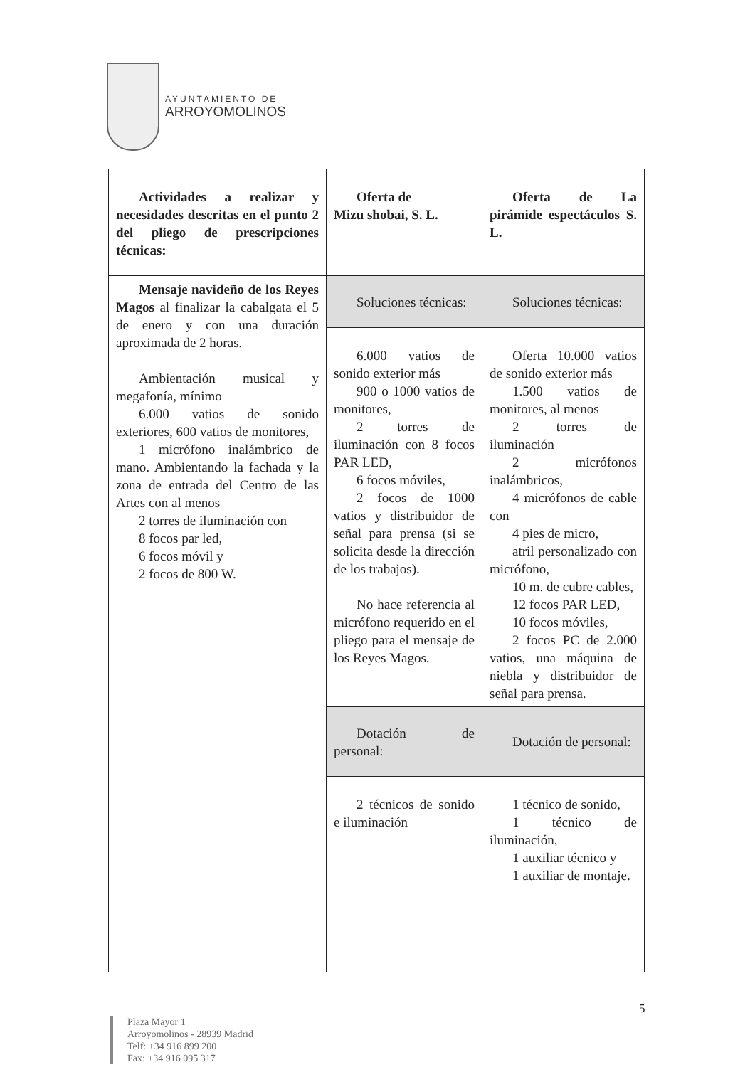AYUNTAMIENTO DE
ARROYOMOLINOS
| Actividades a realizar y necesidades descritas en el punto 2 del pliego de prescripciones técnicas: | Oferta de Mizu shobai, S. L. | Oferta de La pirámide espectáculos S. L. |
| Mensaje navideño de los Reyes Magos al finalizar la cabalgata el 5 de enero y con una duración aproximada de 2 horas. Ambientación musical y megafonía, mínimo 6.000 vatios de sonido exteriores, 600 vatios de monitores, 1 micrófono inalámbrico de mano. Ambientando la fachada y la zona de entrada del Centro de las Artes con al menos 2 torres de iluminación con 8 focos par led, 6 focos móvil y 2 focos de 800 W. | Soluciones técnicas: | Soluciones técnicas: |
| | 6.000 vatios de sonido exterior más 900 o 1000 vatios de monitores, 2 torres de iluminación con 8 focos PAR LED, 6 focos móviles, 2 focos de 1000 vatios y distribuidor de señal para prensa (si se solicita desde la dirección de los trabajos). No hace referencia al micrófono requerido en el pliego para el mensaje de los Reyes Magos. | Oferta 10.000 vatios de sonido exterior más 1.500 vatios de monitores, al menos 2 torres de iluminación 2 micrófonos inalámbricos, 4 micrófonos de cable con 4 pies de micro, atril personalizado con micrófono, 10 m. de cubre cables, 12 focos PAR LED, 10 focos móviles, 2 focos PC de 2.000 vatios, una máquina de niebla y distribuidor de señal para prensa. |
| | Dotación de personal: | Dotación de personal: |
| | 2 técnicos de sonido e iluminación | 1 técnico de sonido, 1 técnico de iluminación, 1 auxiliar técnico y 1 auxiliar de montaje. |
5
Plaza Mayor 1
Arroyomolinos - 28939 Madrid
Telf: +34 916 899 200
Fax: +34 916 095 317